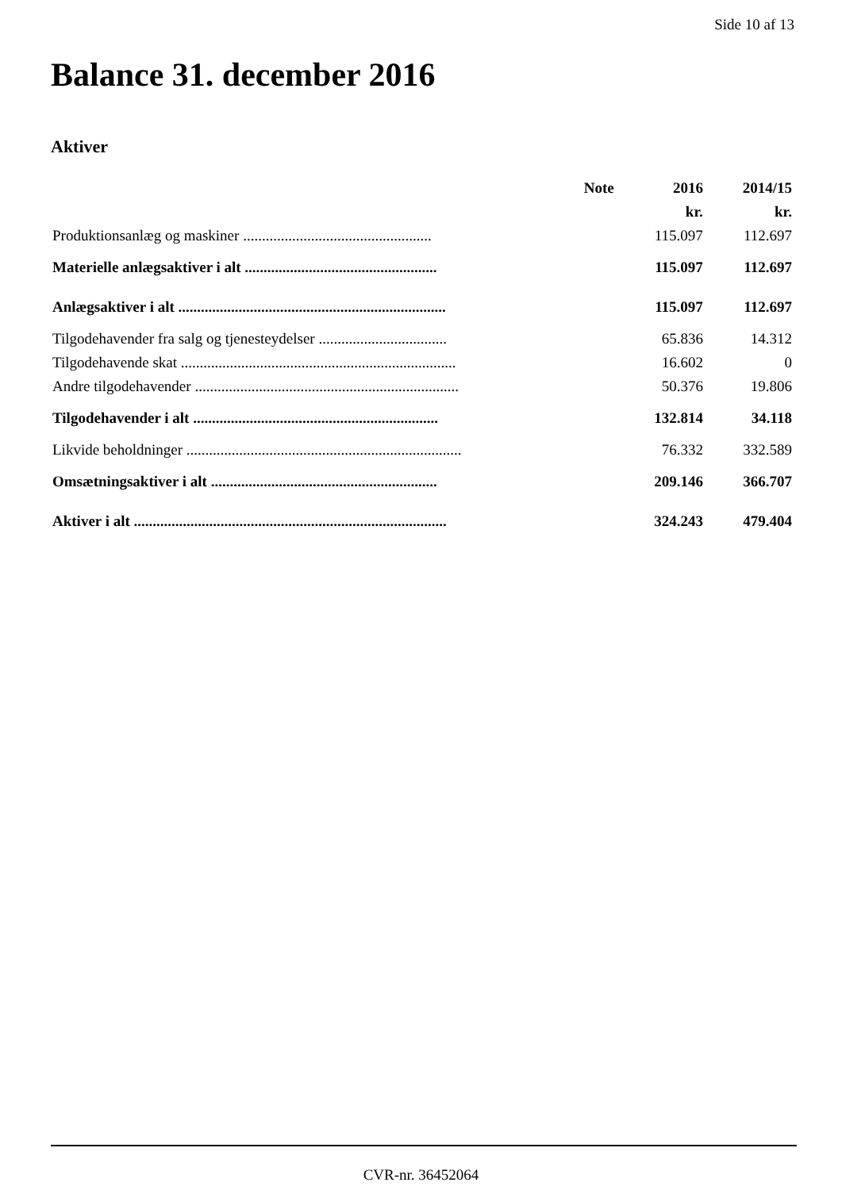Side 10 af 13
Balance 31. december 2016
Aktiver
| | Note | 2016 | 2014/15 |
| --- | --- | --- | --- |
| | | kr. | kr. |
| Produktionsanlæg og maskiner .................................................. | | 115.097 | 112.697 |
| Materielle anlægsaktiver i alt ................................................... | | 115.097 | 112.697 |
| Anlægsaktiver i alt ....................................................................... | | 115.097 | 112.697 |
| Tilgodehavender fra salg og tjenesteydelser .................................. | | 65.836 | 14.312 |
| Tilgodehavende skat ......................................................................... | | 16.602 | 0 |
| Andre tilgodehavender ...................................................................... | | 50.376 | 19.806 |
| Tilgodehavender i alt ................................................................. | | 132.814 | 34.118 |
| Likvide beholdninger ......................................................................... | | 76.332 | 332.589 |
| Omsætningsaktiver i alt ............................................................ | | 209.146 | 366.707 |
| Aktiver i alt ................................................................................... | | 324.243 | 479.404 |
CVR-nr. 36452064